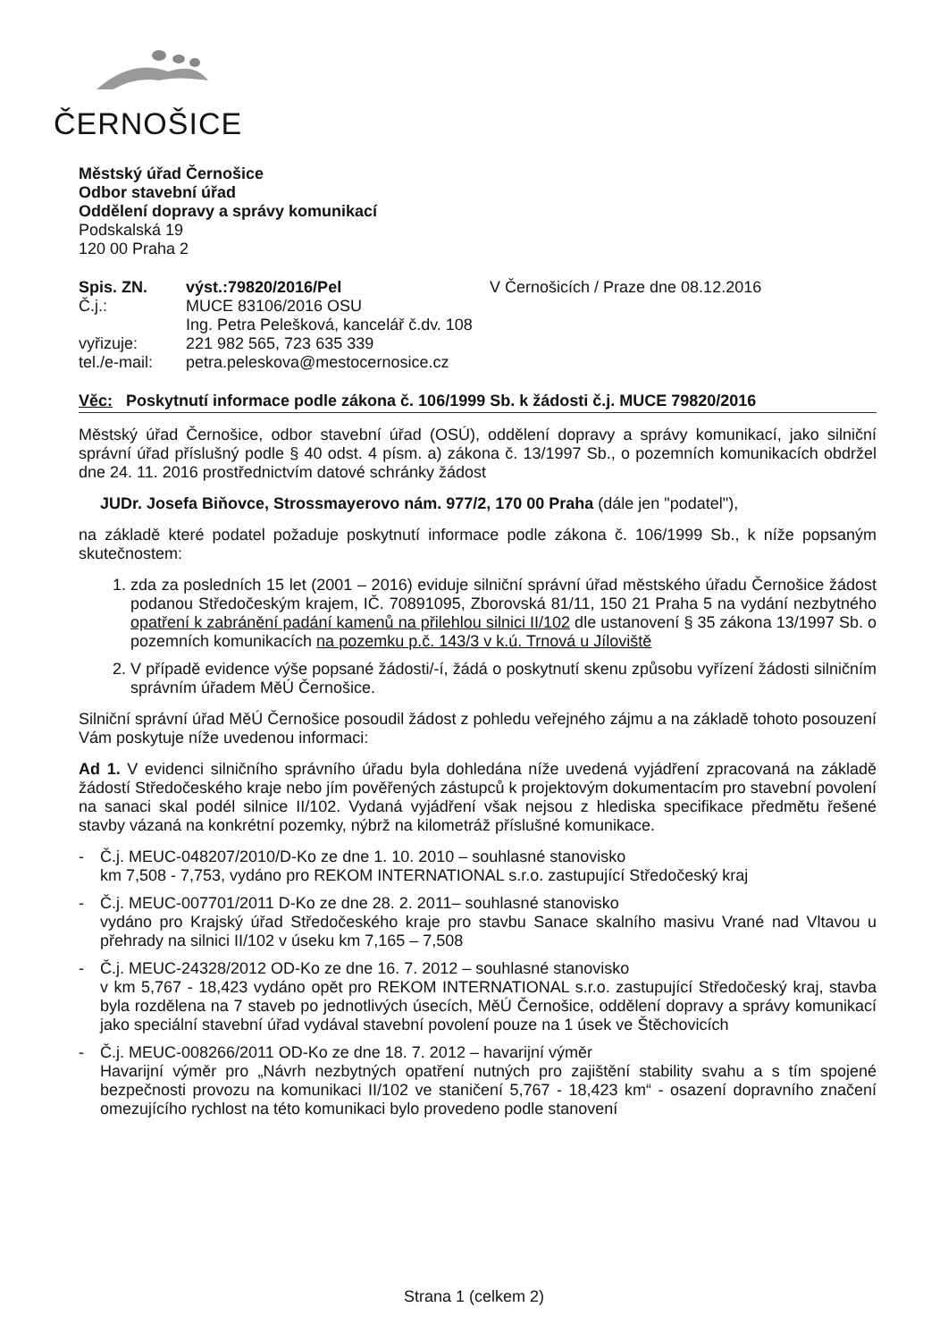ČERNOŠICE
Městský úřad Černošice
Odbor stavební úřad
Oddělení dopravy a správy komunikací
Podskalská 19
120 00 Praha 2
Spis. ZN.
Č.j.:
vyřizuje:
tel./e-mail:
výst.:79820/2016/Pel
MUCE 83106/2016 OSU
Ing. Petra Pelešková, kancelář č.dv. 108
221 982 565, 723 635 339
petra.peleskova@mestocernosice.cz
V Černošicích / Praze dne 08.12.2016
Věc: Poskytnutí informace podle zákona č. 106/1999 Sb. k žádosti č.j. MUCE 79820/2016
Městský úřad Černošice, odbor stavební úřad (OSÚ), oddělení dopravy a správy komunikací, jako silniční správní úřad příslušný podle § 40 odst. 4 písm. a) zákona č. 13/1997 Sb., o pozemních komunikacích obdržel dne 24. 11. 2016 prostřednictvím datové schránky žádost
JUDr. Josefa Biňovce, Strossmayerovo nám. 977/2, 170 00 Praha (dále jen "podatel"),
na základě které podatel požaduje poskytnutí informace podle zákona č. 106/1999 Sb., k níže popsaným skutečnostem:
1. zda za posledních 15 let (2001 – 2016) eviduje silniční správní úřad městského úřadu Černošice žádost podanou Středočeským krajem, IČ. 70891095, Zborovská 81/11, 150 21 Praha 5 na vydání nezbytného opatření k zabránění padání kamenů na přilehlou silnici II/102 dle ustanovení § 35 zákona 13/1997 Sb. o pozemních komunikacích na pozemku p.č. 143/3 v k.ú. Trnová u Jíloviště
2. V případě evidence výše popsané žádosti/-í, žádá o poskytnutí skenu způsobu vyřízení žádosti silničním správním úřadem MěÚ Černošice.
Silniční správní úřad MěÚ Černošice posoudil žádost z pohledu veřejného zájmu a na základě tohoto posouzení Vám poskytuje níže uvedenou informaci:
Ad 1. V evidenci silničního správního úřadu byla dohledána níže uvedená vyjádření zpracovaná na základě žádostí Středočeského kraje nebo jím pověřených zástupců k projektovým dokumentacím pro stavební povolení na sanaci skal podél silnice II/102. Vydaná vyjádření však nejsou z hlediska specifikace předmětu řešené stavby vázaná na konkrétní pozemky, nýbrž na kilometráž příslušné komunikace.
- Č.j. MEUC-048207/2010/D-Ko ze dne 1. 10. 2010 – souhlasné stanovisko
km 7,508 - 7,753, vydáno pro REKOM INTERNATIONAL s.r.o. zastupující Středočeský kraj
- Č.j. MEUC-007701/2011 D-Ko ze dne 28. 2. 2011– souhlasné stanovisko
vydáno pro Krajský úřad Středočeského kraje pro stavbu Sanace skalního masivu Vrané nad Vltavou u přehrady na silnici II/102 v úseku km 7,165 – 7,508
- Č.j. MEUC-24328/2012 OD-Ko ze dne 16. 7. 2012 – souhlasné stanovisko
v km 5,767 - 18,423 vydáno opět pro REKOM INTERNATIONAL s.r.o. zastupující Středočeský kraj, stavba byla rozdělena na 7 staveb po jednotlivých úsecích, MěÚ Černošice, oddělení dopravy a správy komunikací jako speciální stavební úřad vydával stavební povolení pouze na 1 úsek ve Štěchovicích
- Č.j. MEUC-008266/2011 OD-Ko ze dne 18. 7. 2012 – havarijní výměr
Havarijní výměr pro „Návrh nezbytných opatření nutných pro zajištění stability svahu a s tím spojené bezpečnosti provozu na komunikaci II/102 ve staničení 5,767 - 18,423 km“ - osazení dopravního značení omezujícího rychlost na této komunikaci bylo provedeno podle stanovení
Strana 1 (celkem 2)